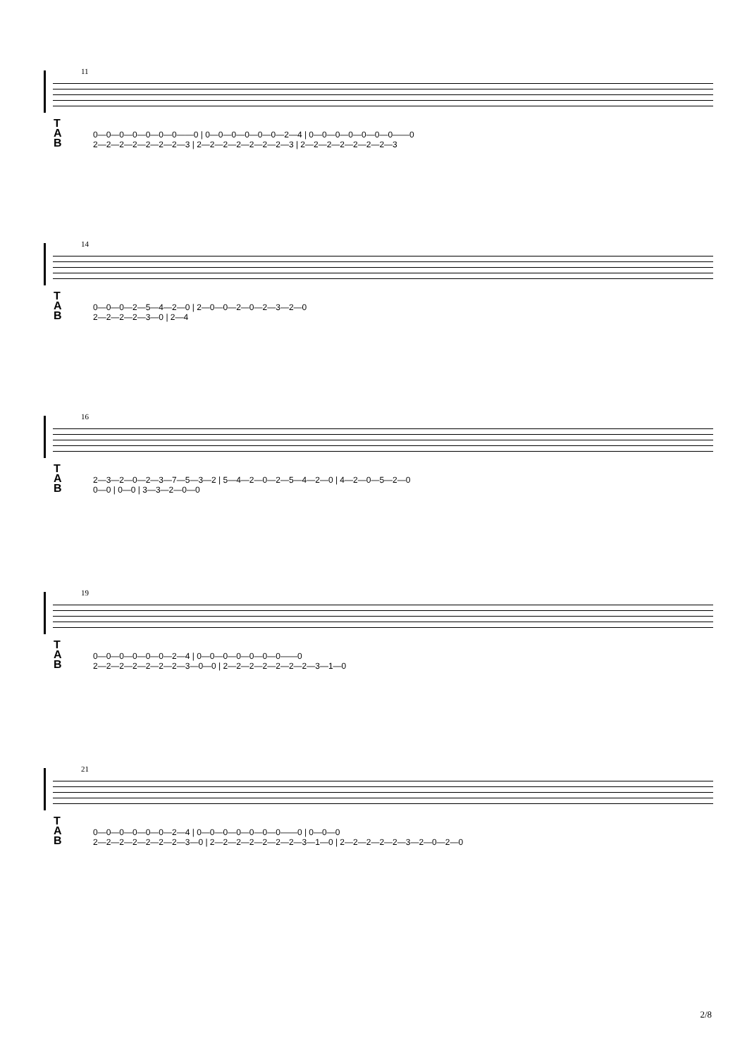11
T
A
B
0—0—0—0—0—0—0——0 | 0—0—0—0—0—0—2—4 | 0—0—0—0—0—0—0——0
2—2—2—2—2—2—2—3 | 2—2—2—2—2—2—2—3 | 2—2—2—2—2—2—2—3
14
T
A
B
0—0—0—2—5—4—2—0 | 2—0—0—2—0—2—3—2—0
2—2—2—2—3—0 | 2—4
16
T
A
B
2—3—2—0—2—3—7—5—3—2 | 5—4—2—0—2—5—4—2—0 | 4—2—0—5—2—0
0—0 | 0—0 | 3—3—2—0—0
19
T
A
B
0—0—0—0—0—0—2—4 | 0—0—0—0—0—0—0——0
2—2—2—2—2—2—2—3—0—0 | 2—2—2—2—2—2—2—3—1—0
21
T
A
B
0—0—0—0—0—0—2—4 | 0—0—0—0—0—0—0——0 | 0—0—0
2—2—2—2—2—2—2—3—0 | 2—2—2—2—2—2—2—3—1—0 | 2—2—2—2—2—3—2—0—2—0
2/8